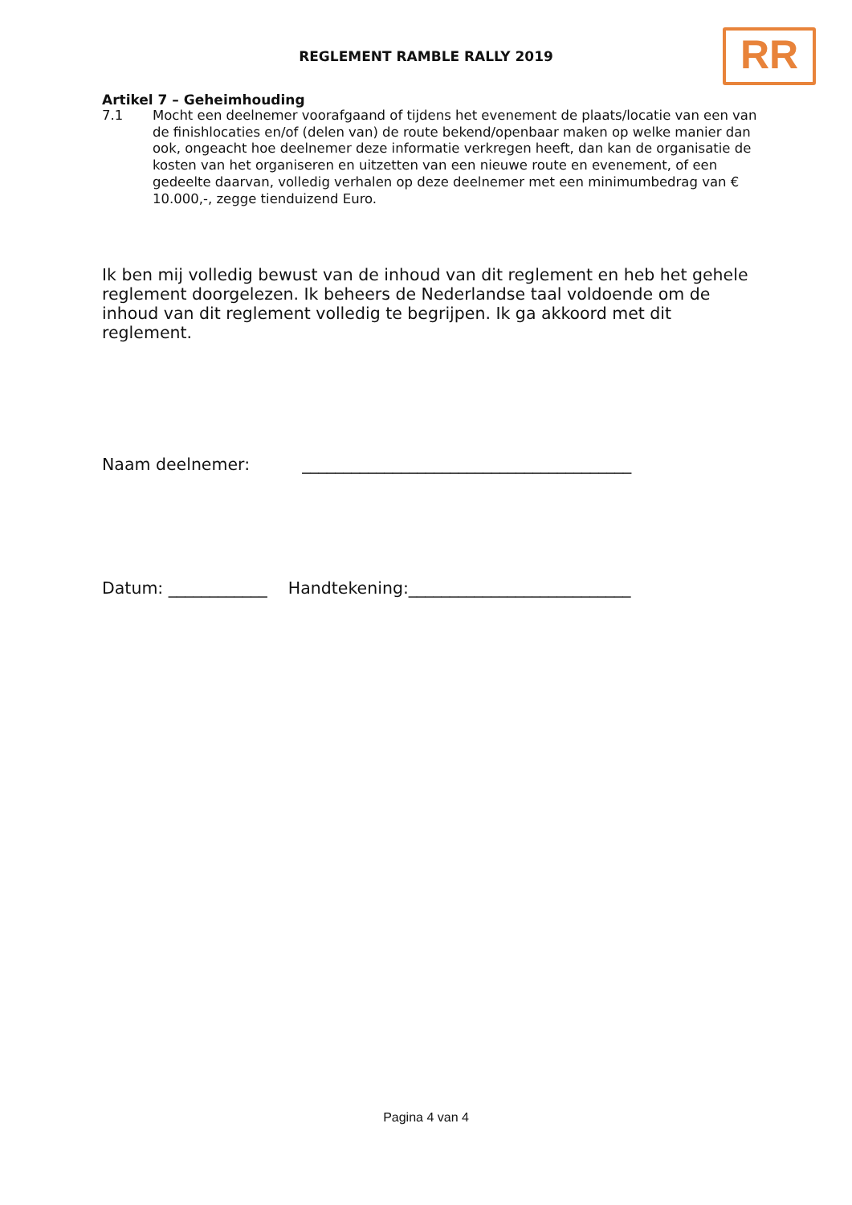REGLEMENT RAMBLE RALLY 2019 RR
Artikel 7 – Geheimhouding
7.1 Mocht een deelnemer voorafgaand of tijdens het evenement de plaats/locatie van een van de finishlocaties en/of (delen van) de route bekend/openbaar maken op welke manier dan ook, ongeacht hoe deelnemer deze informatie verkregen heeft, dan kan de organisatie de kosten van het organiseren en uitzetten van een nieuwe route en evenement, of een gedeelte daarvan, volledig verhalen op deze deelnemer met een minimumbedrag van € 10.000,-, zegge tienduizend Euro.
Ik ben mij volledig bewust van de inhoud van dit reglement en heb het gehele reglement doorgelezen. Ik beheers de Nederlandse taal voldoende om de inhoud van dit reglement volledig te begrijpen. Ik ga akkoord met dit reglement.
Naam deelnemer: ________________________________________
Datum: ____________ Handtekening:___________________________
Pagina 4 van 4